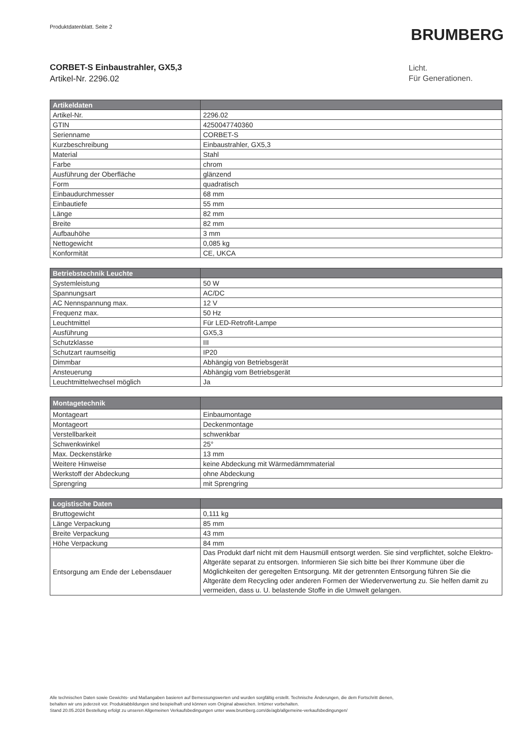Produktdatenblatt. Seite 2
BRUMBERG
CORBET-S Einbaustrahler, GX5,3
Artikel-Nr. 2296.02
Licht.
Für Generationen.
| Artikeldaten | |
| --- | --- |
| Artikel-Nr. | 2296.02 |
| GTIN | 4250047740360 |
| Serienname | CORBET-S |
| Kurzbeschreibung | Einbaustrahler, GX5,3 |
| Material | Stahl |
| Farbe | chrom |
| Ausführung der Oberfläche | glänzend |
| Form | quadratisch |
| Einbaudurchmesser | 68 mm |
| Einbautiefe | 55 mm |
| Länge | 82 mm |
| Breite | 82 mm |
| Aufbauhöhe | 3 mm |
| Nettogewicht | 0,085 kg |
| Konformität | CE, UKCA |
| Betriebstechnik Leuchte | |
| --- | --- |
| Systemleistung | 50 W |
| Spannungsart | AC/DC |
| AC Nennspannung max. | 12 V |
| Frequenz max. | 50 Hz |
| Leuchtmittel | Für LED-Retrofit-Lampe |
| Ausführung | GX5,3 |
| Schutzklasse | III |
| Schutzart raumseitig | IP20 |
| Dimmbar | Abhängig von Betriebsgerät |
| Ansteuerung | Abhängig vom Betriebsgerät |
| Leuchtmittelwechsel möglich | Ja |
| Montagetechnik | |
| --- | --- |
| Montageart | Einbaumontage |
| Montageort | Deckenmontage |
| Verstellbarkeit | schwenkbar |
| Schwenkwinkel | 25° |
| Max. Deckenstärke | 13 mm |
| Weitere Hinweise | keine Abdeckung mit Wärmedämmmaterial |
| Werkstoff der Abdeckung | ohne Abdeckung |
| Sprengring | mit Sprengring |
| Logistische Daten | |
| --- | --- |
| Bruttogewicht | 0,111 kg |
| Länge Verpackung | 85 mm |
| Breite Verpackung | 43 mm |
| Höhe Verpackung | 84 mm |
| Entsorgung am Ende der Lebensdauer | Das Produkt darf nicht mit dem Hausmüll entsorgt werden. Sie sind verpflichtet, solche Elektro-Altgeräte separat zu entsorgen. Informieren Sie sich bitte bei Ihrer Kommune über die Möglichkeiten der geregelten Entsorgung. Mit der getrennten Entsorgung führen Sie die Altgeräte dem Recycling oder anderen Formen der Wiederverwertung zu. Sie helfen damit zu vermeiden, dass u. U. belastende Stoffe in die Umwelt gelangen. |
Alle technischen Daten sowie Gewichts- und Maßangaben basieren auf Bemessungswerten und wurden sorgfältig erstellt. Technische Änderungen, die dem Fortschritt dienen,
behalten wir uns jederzeit vor. Produktabbildungen sind beispielhaft und können vom Original abweichen. Irrtümer vorbehalten.
Stand 20.05.2024 Bestellung erfolgt zu unseren Allgemeinen Verkaufsbedingungen unter www.brumberg.com/de/agb/allgemeine-verkaufsbedingungen/